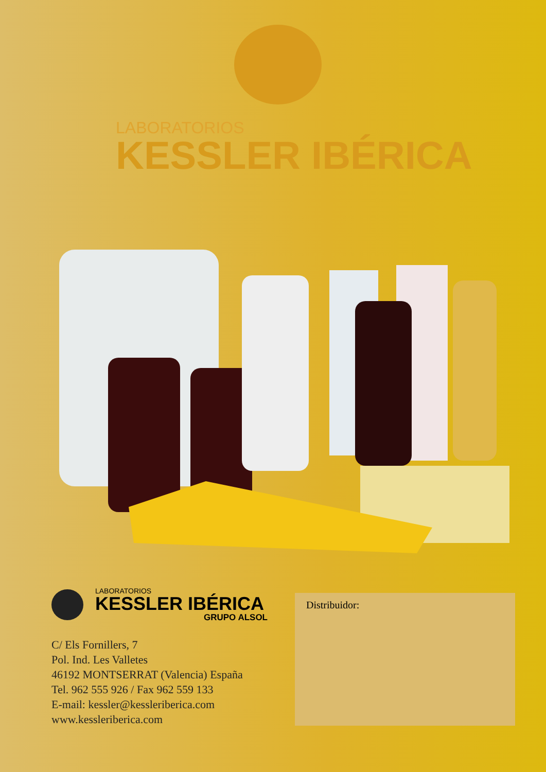LABORATORIOS
KESSLER IBÉRICA
LABORATORIOS
KESSLER IBÉRICA
GRUPO ALSOL
C/ Els Fornillers, 7
Pol. Ind. Les Valletes
46192 MONTSERRAT (Valencia) España
Tel. 962 555 926 / Fax 962 559 133
E-mail: kessler@kessleriberica.com
www.kessleriberica.com
Distribuidor: